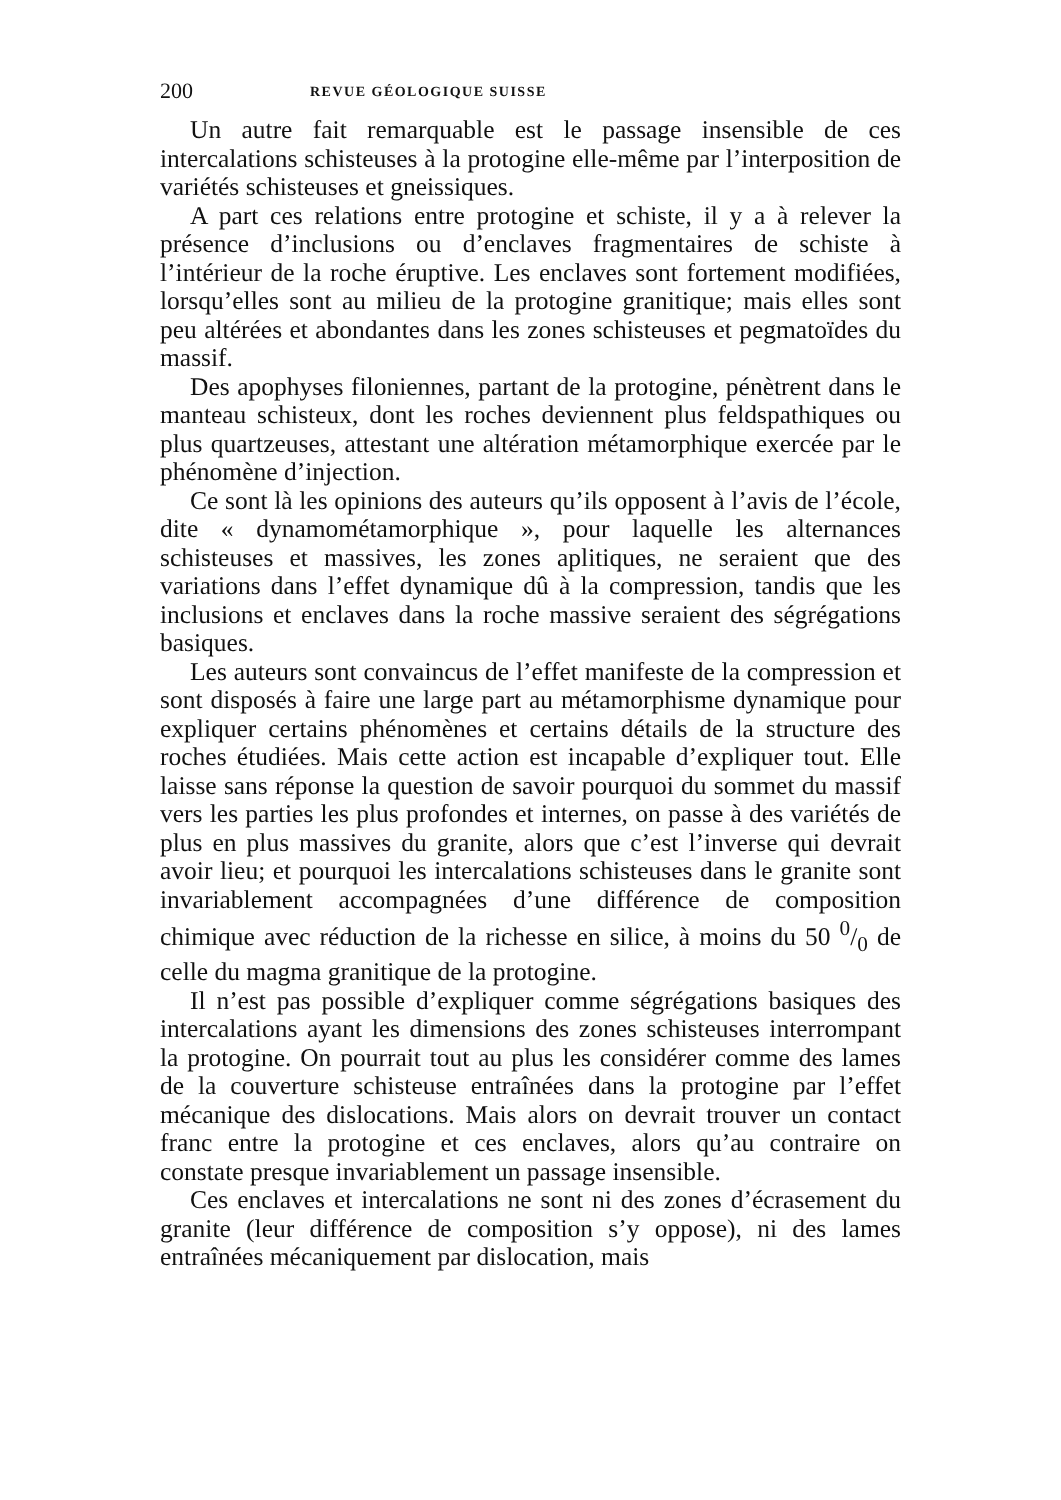200 REVUE GÉOLOGIQUE SUISSE
Un autre fait remarquable est le passage insensible de ces intercalations schisteuses à la protogine elle-même par l’interposition de variétés schisteuses et gneissiques.
A part ces relations entre protogine et schiste, il y a à relever la présence d’inclusions ou d’enclaves fragmentaires de schiste à l’intérieur de la roche éruptive. Les enclaves sont fortement modifiées, lorsqu’elles sont au milieu de la protogine granitique; mais elles sont peu altérées et abondantes dans les zones schisteuses et pegmatoïdes du massif.
Des apophyses filoniennes, partant de la protogine, pénètrent dans le manteau schisteux, dont les roches deviennent plus feldspathiques ou plus quartzeuses, attestant une altération métamorphique exercée par le phénomène d’injection.
Ce sont là les opinions des auteurs qu’ils opposent à l’avis de l’école, dite « dynamométamorphique », pour laquelle les alternances schisteuses et massives, les zones aplitiques, ne seraient que des variations dans l’effet dynamique dû à la compression, tandis que les inclusions et enclaves dans la roche massive seraient des ségrégations basiques.
Les auteurs sont convaincus de l’effet manifeste de la compression et sont disposés à faire une large part au métamorphisme dynamique pour expliquer certains phénomènes et certains détails de la structure des roches étudiées. Mais cette action est incapable d’expliquer tout. Elle laisse sans réponse la question de savoir pourquoi du sommet du massif vers les parties les plus profondes et internes, on passe à des variétés de plus en plus massives du granite, alors que c’est l’inverse qui devrait avoir lieu; et pourquoi les intercalations schisteuses dans le granite sont invariablement accompagnées d’une différence de composition chimique avec réduction de la richesse en silice, à moins du 50 0/0 de celle du magma granitique de la protogine.
Il n’est pas possible d’expliquer comme ségrégations basiques des intercalations ayant les dimensions des zones schisteuses interrompant la protogine. On pourrait tout au plus les considérer comme des lames de la couverture schisteuse entraînées dans la protogine par l’effet mécanique des dislocations. Mais alors on devrait trouver un contact franc entre la protogine et ces enclaves, alors qu’au contraire on constate presque invariablement un passage insensible.
Ces enclaves et intercalations ne sont ni des zones d’écrasement du granite (leur différence de composition s’y oppose), ni des lames entraînées mécaniquement par dislocation, mais